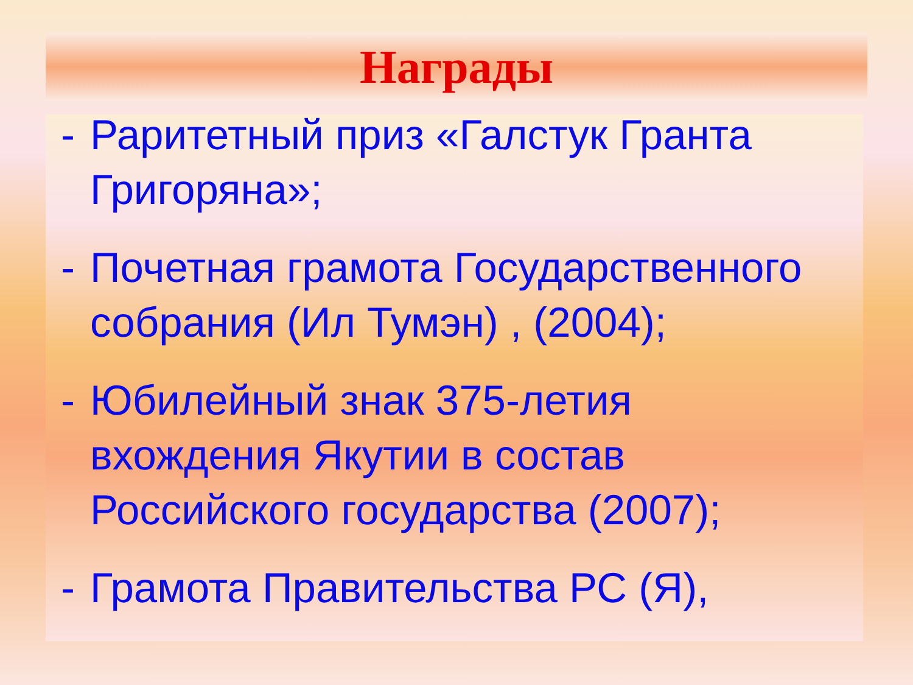Награды
- Раритетный приз «Галстук Гранта Григоряна»;
- Почетная грамота Государственного собрания (Ил Тумэн) , (2004);
- Юбилейный знак 375-летия вхождения Якутии в состав Российского государства (2007);
- Грамота Правительства РС (Я),